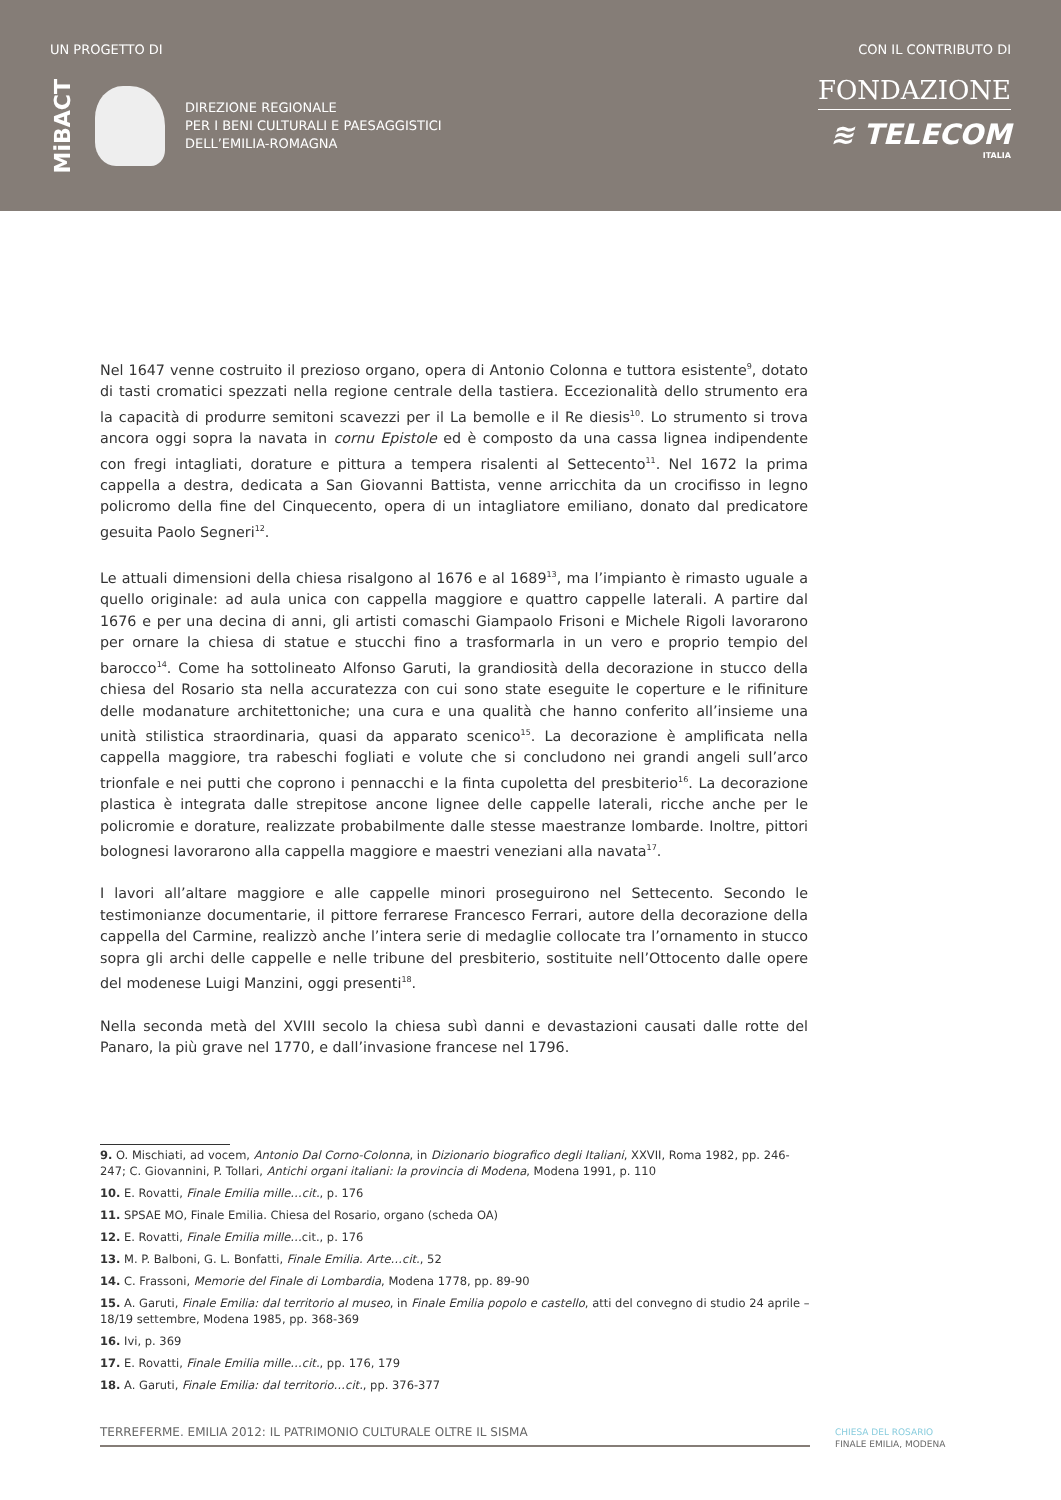UN PROGETTO DI
MiBACT
DIREZIONE REGIONALE
PER I BENI CULTURALI E PAESAGGISTICI
DELL’EMILIA-ROMAGNA
CON IL CONTRIBUTO DI
FONDAZIONE
≋ TELECOM
ITALIA
Nel 1647 venne costruito il prezioso organo, opera di Antonio Colonna e tuttora esistente<sup>9</sup>, dotato di tasti cromatici spezzati nella regione centrale della tastiera. Eccezionalità dello strumento era la capacità di produrre semitoni scavezzi per il La bemolle e il Re diesis<sup>10</sup>. Lo strumento si trova ancora oggi sopra la navata in cornu Epistole ed è composto da una cassa lignea indipendente con fregi intagliati, dorature e pittura a tempera risalenti al Settecento<sup>11</sup>. Nel 1672 la prima cappella a destra, dedicata a San Giovanni Battista, venne arricchita da un crocifisso in legno policromo della fine del Cinquecento, opera di un intagliatore emiliano, donato dal predicatore gesuita Paolo Segneri<sup>12</sup>.
Le attuali dimensioni della chiesa risalgono al 1676 e al 1689<sup>13</sup>, ma l’impianto è rimasto uguale a quello originale: ad aula unica con cappella maggiore e quattro cappelle laterali. A partire dal 1676 e per una decina di anni, gli artisti comaschi Giampaolo Frisoni e Michele Rigoli lavorarono per ornare la chiesa di statue e stucchi fino a trasformarla in un vero e proprio tempio del barocco<sup>14</sup>. Come ha sottolineato Alfonso Garuti, la grandiosità della decorazione in stucco della chiesa del Rosario sta nella accuratezza con cui sono state eseguite le coperture e le rifiniture delle modanature architettoniche; una cura e una qualità che hanno conferito all’insieme una unità stilistica straordinaria, quasi da apparato scenico<sup>15</sup>. La decorazione è amplificata nella cappella maggiore, tra rabeschi fogliati e volute che si concludono nei grandi angeli sull’arco trionfale e nei putti che coprono i pennacchi e la finta cupoletta del presbiterio<sup>16</sup>. La decorazione plastica è integrata dalle strepitose ancone lignee delle cappelle laterali, ricche anche per le policromie e dorature, realizzate probabilmente dalle stesse maestranze lombarde. Inoltre, pittori bolognesi lavorarono alla cappella maggiore e maestri veneziani alla navata<sup>17</sup>.
I lavori all’altare maggiore e alle cappelle minori proseguirono nel Settecento. Secondo le testimonianze documentarie, il pittore ferrarese Francesco Ferrari, autore della decorazione della cappella del Carmine, realizzò anche l’intera serie di medaglie collocate tra l’ornamento in stucco sopra gli archi delle cappelle e nelle tribune del presbiterio, sostituite nell’Ottocento dalle opere del modenese Luigi Manzini, oggi presenti<sup>18</sup>.
Nella seconda metà del XVIII secolo la chiesa subì danni e devastazioni causati dalle rotte del Panaro, la più grave nel 1770, e dall’invasione francese nel 1796.
9. O. Mischiati, ad vocem, Antonio Dal Corno-Colonna, in Dizionario biografico degli Italiani, XXVII, Roma 1982, pp. 246-247; C. Giovannini, P. Tollari, Antichi organi italiani: la provincia di Modena, Modena 1991, p. 110
10. E. Rovatti, Finale Emilia mille…cit., p. 176
11. SPSAE MO, Finale Emilia. Chiesa del Rosario, organo (scheda OA)
12. E. Rovatti, Finale Emilia mille…cit., p. 176
13. M. P. Balboni, G. L. Bonfatti, Finale Emilia. Arte…cit., 52
14. C. Frassoni, Memorie del Finale di Lombardia, Modena 1778, pp. 89-90
15. A. Garuti, Finale Emilia: dal territorio al museo, in Finale Emilia popolo e castello, atti del convegno di studio 24 aprile – 18/19 settembre, Modena 1985, pp. 368-369
16. Ivi, p. 369
17. E. Rovatti, Finale Emilia mille…cit., pp. 176, 179
18. A. Garuti, Finale Emilia: dal territorio…cit., pp. 376-377
TERREFERME. EMILIA 2012: IL PATRIMONIO CULTURALE OLTRE IL SISMA
CHIESA DEL ROSARIO
FINALE EMILIA, MODENA